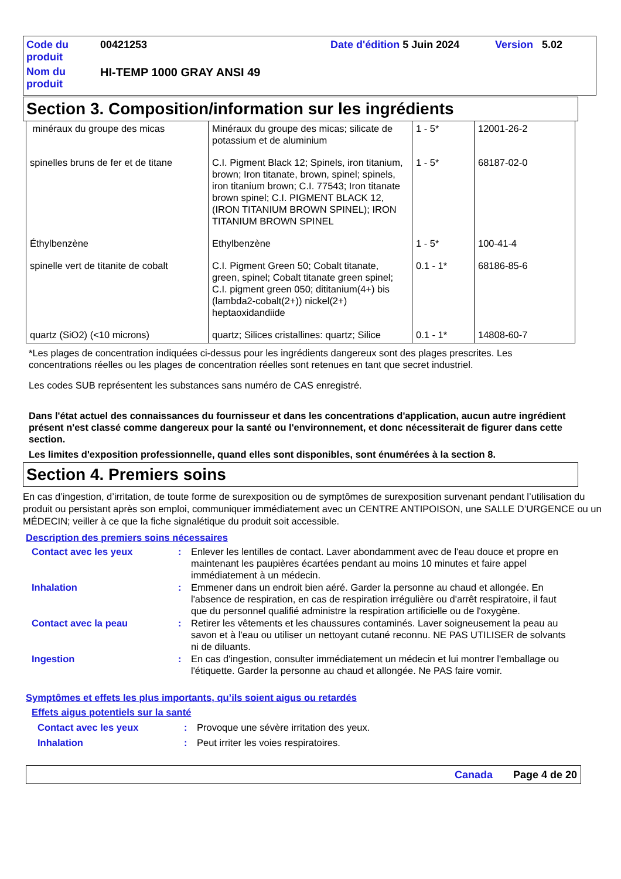| Code du produit | 00421253 | Date d'édition 5 Juin 2024 | Version 5.02 |
| Nom du produit | HI-TEMP 1000 GRAY ANSI 49 | | |
Section 3. Composition/information sur les ingrédients
| minéraux du groupe des micas | Minéraux du groupe des micas; silicate de potassium et de aluminium | 1 - 5* | 12001-26-2 |
| spinelles bruns de fer et de titane | C.I. Pigment Black 12; Spinels, iron titanium, brown; Iron titanate, brown, spinel; spinels, iron titanium brown; C.I. 77543; Iron titanate brown spinel; C.I. PIGMENT BLACK 12, (IRON TITANIUM BROWN SPINEL); IRON TITANIUM BROWN SPINEL | 1 - 5* | 68187-02-0 |
| Éthylbenzène | Ethylbenzène | 1 - 5* | 100-41-4 |
| spinelle vert de titanite de cobalt | C.I. Pigment Green 50; Cobalt titanate, green, spinel; Cobalt titanate green spinel; C.I. pigment green 050; dititanium(4+) bis (lambda2-cobalt(2+)) nickel(2+) heptaoxidandiide | 0.1 - 1* | 68186-85-6 |
| quartz (SiO2) (<10 microns) | quartz; Silices cristallines: quartz; Silice | 0.1 - 1* | 14808-60-7 |
*Les plages de concentration indiquées ci-dessus pour les ingrédients dangereux sont des plages prescrites. Les concentrations réelles ou les plages de concentration réelles sont retenues en tant que secret industriel.
Les codes SUB représentent les substances sans numéro de CAS enregistré.
Dans l'état actuel des connaissances du fournisseur et dans les concentrations d'application, aucun autre ingrédient présent n'est classé comme dangereux pour la santé ou l'environnement, et donc nécessiterait de figurer dans cette section.
Les limites d'exposition professionnelle, quand elles sont disponibles, sont énumérées à la section 8.
Section 4. Premiers soins
En cas d’ingestion, d’irritation, de toute forme de surexposition ou de symptômes de surexposition survenant pendant l’utilisation du produit ou persistant après son emploi, communiquer immédiatement avec un CENTRE ANTIPOISON, une SALLE D’URGENCE ou un MÉDECIN; veiller à ce que la fiche signalétique du produit soit accessible.
Description des premiers soins nécessaires
| Contact avec les yeux | : | Enlever les lentilles de contact. Laver abondamment avec de l'eau douce et propre en maintenant les paupières écartées pendant au moins 10 minutes et faire appel immédiatement à un médecin. |
| Inhalation | : | Emmener dans un endroit bien aéré. Garder la personne au chaud et allongée. En l'absence de respiration, en cas de respiration irrégulière ou d'arrêt respiratoire, il faut que du personnel qualifié administre la respiration artificielle ou de l'oxygène. |
| Contact avec la peau | : | Retirer les vêtements et les chaussures contaminés. Laver soigneusement la peau au savon et à l'eau ou utiliser un nettoyant cutané reconnu. NE PAS UTILISER de solvants ni de diluants. |
| Ingestion | : | En cas d'ingestion, consulter immédiatement un médecin et lui montrer l'emballage ou l'étiquette. Garder la personne au chaud et allongée. Ne PAS faire vomir. |
Symptômes et effets les plus importants, qu’ils soient aigus ou retardés
Effets aigus potentiels sur la santé
| Contact avec les yeux | : | Provoque une sévère irritation des yeux. |
| Inhalation | : | Peut irriter les voies respiratoires. |
Canada Page 4 de 20